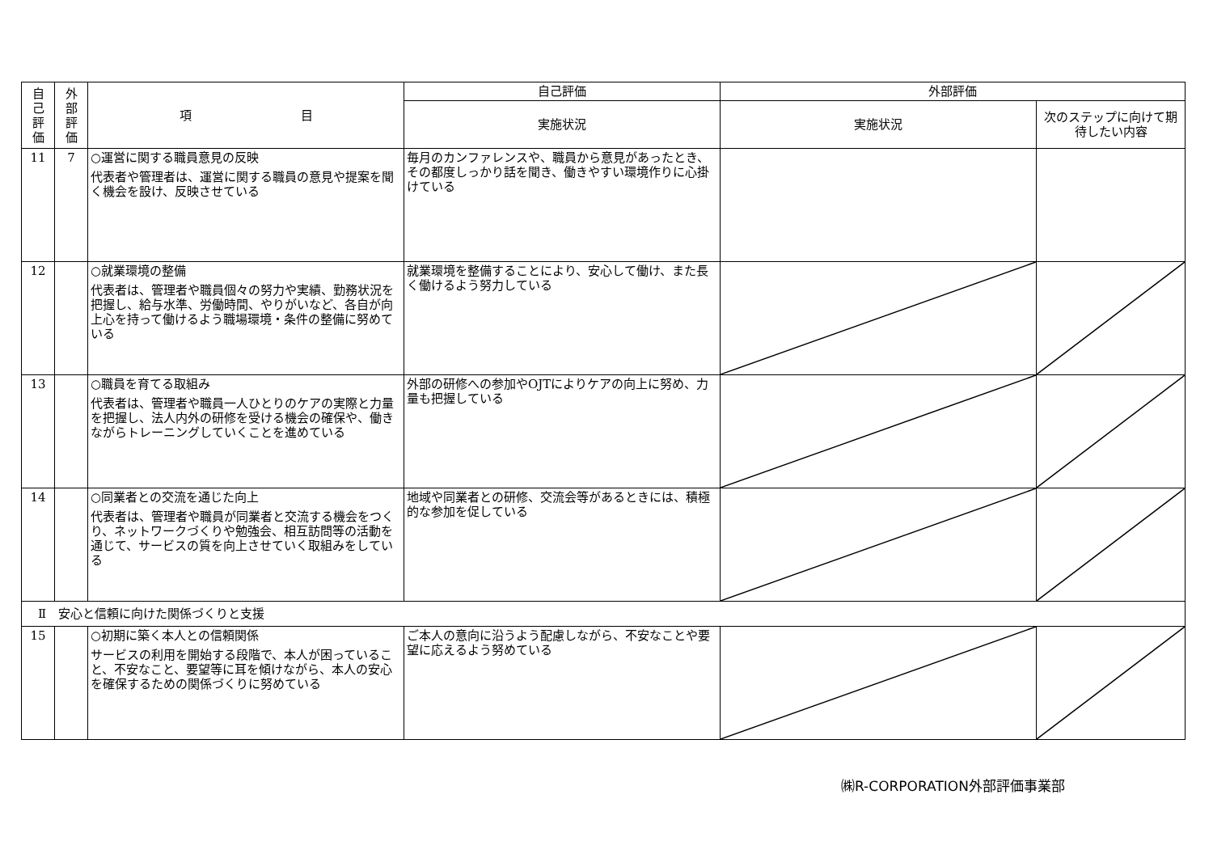| 自 己 評 価 | 外 部 評 価 | 項 目 | 自己評価 | 外部評価 | |
| --- | --- | --- | --- | --- | --- |
| | | | 実施状況 | 実施状況 | 次のステップに向けて期待したい内容 |
| 11 | 7 | ○運営に関する職員意見の反映 代表者や管理者は、運営に関する職員の意見や提案を聞く機会を設け、反映させている | 毎月のカンファレンスや、職員から意見があったとき、その都度しっかり話を聞き、働きやすい環境作りに心掛けている | | |
| 12 | | ○就業環境の整備 代表者は、管理者や職員個々の努力や実績、勤務状況を把握し、給与水準、労働時間、やりがいなど、各自が向上心を持って働けるよう職場環境・条件の整備に努めている | 就業環境を整備することにより、安心して働け、また長く働けるよう努力している | | |
| 13 | | ○職員を育てる取組み 代表者は、管理者や職員一人ひとりのケアの実際と力量を把握し、法人内外の研修を受ける機会の確保や、働きながらトレーニングしていくことを進めている | 外部の研修への参加やOJTによりケアの向上に努め、力量も把握している | | |
| 14 | | ○同業者との交流を通じた向上 代表者は、管理者や職員が同業者と交流する機会をつくり、ネットワークづくりや勉強会、相互訪問等の活動を通じて、サービスの質を向上させていく取組みをしている | 地域や同業者との研修、交流会等があるときには、積極的な参加を促している | | |
| Ⅱ 安心と信頼に向けた関係づくりと支援 | | | | | |
| 15 | | ○初期に築く本人との信頼関係 サービスの利用を開始する段階で、本人が困っていること、不安なこと、要望等に耳を傾けながら、本人の安心を確保するための関係づくりに努めている | ご本人の意向に沿うよう配慮しながら、不安なことや要望に応えるよう努めている | | |
㈱R-CORPORATION外部評価事業部